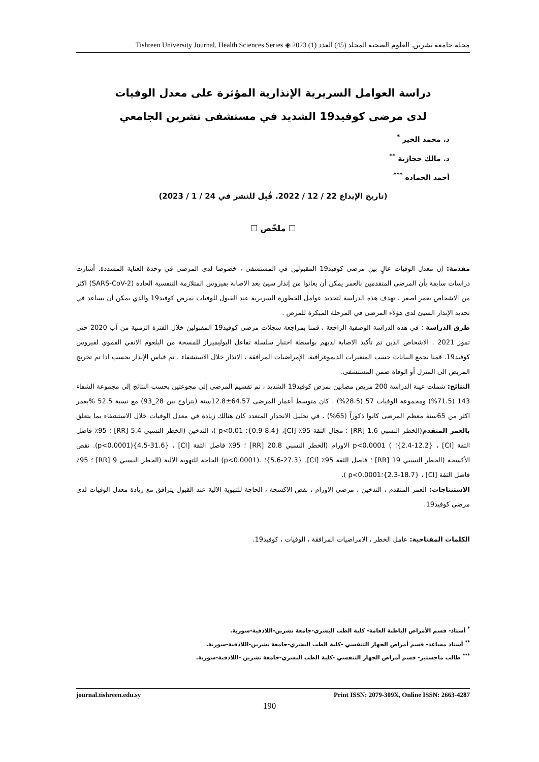مجلة جامعة تشرين. العلوم الصحية المجلد (45) العدد (1) 2023 ◈ Tishreen University Journal. Health Sciences Series
دراسة العوامل السريرية الإنذارية المؤثرة على معدل الوفيات
لدى مرضى كوفيد19 الشديد في مستشفى تشرين الجامعي
د. محمد الخير <sup>*</sup>
د. مالك حجازية <sup>**</sup>
أحمد الحماده <sup>***</sup>
(تاريخ الإيداع 22 / 12 / 2022. قُبِل للنشر في 24 / 1 / 2023)
☐ ملخّص ☐
مقدمة: إنَ معدل الوفيات عالٍ بين مرضى كوفيد19 المقبولين في المستشفى ، خصوصا لدى المرضى في وحدة العناية المشددة. أشارت دراسات سابقة بأن المرضى المتقدمين بالعمر يمكن أن يعانوا من إنذار سيئ بعد الاصابة بفيروس المتلازمة التنفسية الحادة (SARS-CoV-2) اكثر من الاشخاص بعمر اصغر . تهدف هذه الدراسة لتحديد عوامل الخطورة السريرية عند القبول للوفيات بمرض كوفيد19 والذي يمكن أن يساعد في تحديد الإنذار السيئ لدى هؤلاء المرضى في المرحلة المبكرة للمرض .
طرق الدراسة : في هذه الدراسة الوصفية الراجعة ، قمنا بمراجعة سجلات مرضى كوفيد19 المقبولين خلال الفترة الزمنية من آب 2020 حتى تموز 2021 . الاشخاص الذين تم تأكيد الاصابة لديهم بواسطة اختبار سلسلة تفاعل البوليميراز للمسحة من البلعوم الانفي الفموي لفيروس كوفيد19. قمنا بجمع البيانات حسب المتغيرات الديموغرافية، الإمراضيات المرافقة ، الانذار خلال الاستشفاء . تم قياس الإنذار بحسب اذا تم تخريج المريض الى المنزل أو الوفاة ضمن المستشفى.
النتائج: شملت عينة الدراسة 200 مريض مصابين بمرض كوفيد19 الشديد ، تم تقسيم المرضى إلى مجوعتين بحسب النتائج إلى مجموعة الشفاء 143 (71.5%) ومجموعة الوفيات 57 (28.5%) . كان متوسط أعمار المرضى 64.57±12.8سنة (يتراوح بين 28_93) مع نسبة 52.5 %بعمر اكثر من 65سنة معظم المرضى كانوا ذكوراً (65%) . في تحليل الانحدار المتعدد كان هنالك زيادة في معدل الوفيات خلال الاستشفاء بما يتعلق بالعمر المتقدم(الخطر النسبي 1.6 [RR] ؛ مجال الثقة 95٪ [CI]، {0.9-8.4}؛ p<0.01 )، التدخين (الخطر النسبي 5.4 [RR] ؛ 95٪ فاصل الثقة [CI] ، {2.4-12.2}؛ ) p<0.0001 الاورام (الخطر النسبي 20.8 [RR] ؛ 95٪ فاصل الثقة [CI] ، {4.5-31.6}(p<0.0001). نقص الأكسجة (الخطر النسبي 19 [RR] ؛ فاصل الثقة 95٪ [CI]، {5.6-27.3}؛ .(p<0.0001) الحاجة للتهوية الآلية (الخطر النسبي 9 [RR] ؛ 95٪ فاصل الثقة [CI] ، {2.3-18.7}؛p<0.0001 ).
الاستنتاجات: العمر المتقدم ، التدخين ، مرضى الاورام ، نقص الاكسجة ، الحاجة للتهوية الالية عند القبول يترافق مع زيادة معدل الوفيات لدى مرضى كوفيد19.
الكلمات المفتاحية: عامل الخطر ، الامراضيات المرافقة ، الوفيات ، كوفيد19.
<sup>*</sup> أستاذ- قسم الأمراض الباطنة العامة- كلية الطب البشري-جامعة تشرين-اللاذقية-سورية.
<sup>**</sup> أستاذ مساعد- قسم أمراض الجهاز التنفسي -كلية الطب البشري-جامعة تشرين-اللاذقية-سورية.
<sup>***</sup> طالب ماجستير- قسم أمراض الجهاز التنفسي -كلية الطب البشري-جامعة تشرين -اللاذقية-سورية.
journal.tishreen.edu.sy Print ISSN: 2079-309X, Online ISSN: 2663-4287
190